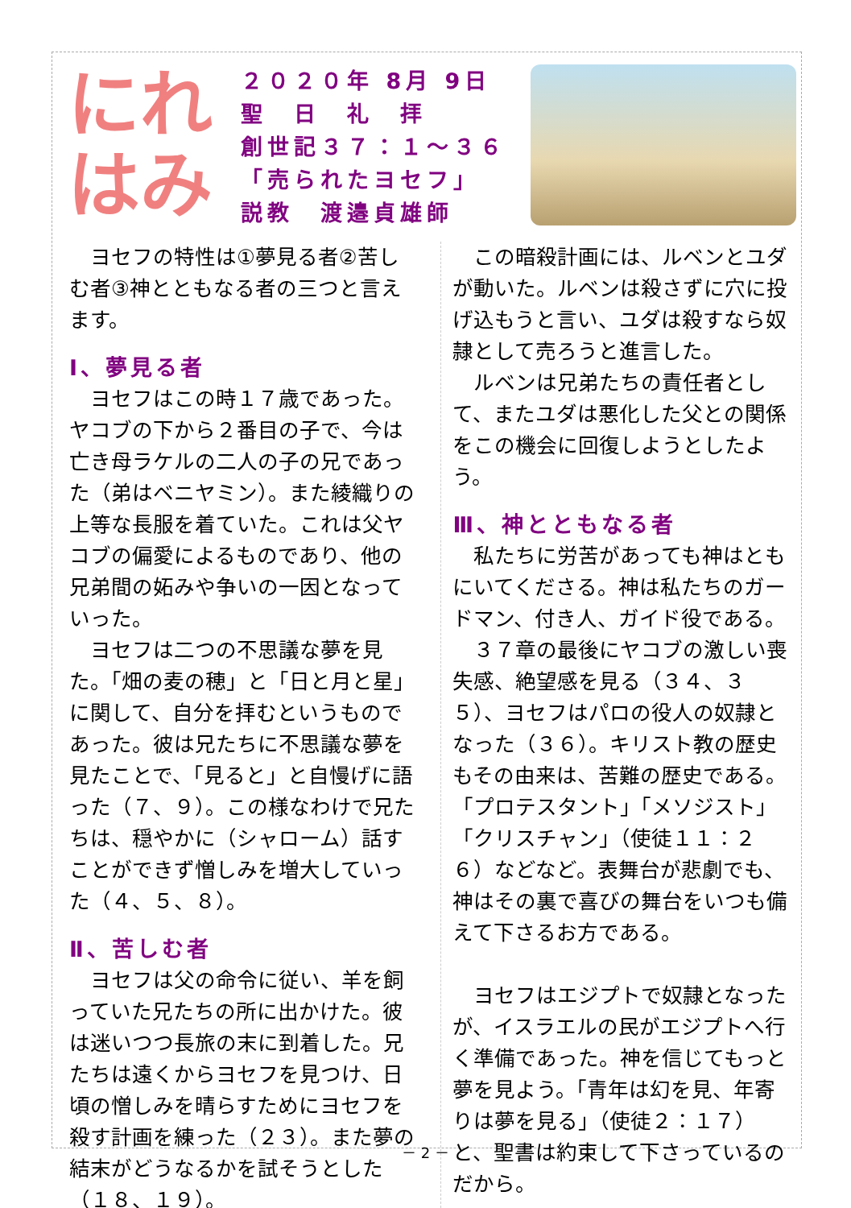にれ
はみ
２０２０年 8月 9日
聖　日　礼　拝
創世記３７：１～３６
「売られたヨセフ」
説教　渡邉貞雄師
　ヨセフの特性は①夢見る者②苦しむ者③神とともなる者の三つと言えます。
Ⅰ、夢見る者
　ヨセフはこの時１７歳であった。ヤコブの下から２番目の子で、今は亡き母ラケルの二人の子の兄であった（弟はベニヤミン）。また綾織りの上等な長服を着ていた。これは父ヤコブの偏愛によるものであり、他の兄弟間の妬みや争いの一因となっていった。
　ヨセフは二つの不思議な夢を見た。「畑の麦の穂」と「日と月と星」に関して、自分を拝むというものであった。彼は兄たちに不思議な夢を見たことで、「見ると」と自慢げに語った（７、９）。この様なわけで兄たちは、穏やかに（シャローム）話すことができず憎しみを増大していった（４、５、８）。
Ⅱ、苦しむ者
　ヨセフは父の命令に従い、羊を飼っていた兄たちの所に出かけた。彼は迷いつつ長旅の末に到着した。兄たちは遠くからヨセフを見つけ、日頃の憎しみを晴らすためにヨセフを殺す計画を練った（２３）。また夢の結末がどうなるかを試そうとした（１８、１９）。
　この暗殺計画には、ルベンとユダが動いた。ルベンは殺さずに穴に投げ込もうと言い、ユダは殺すなら奴隷として売ろうと進言した。
　ルベンは兄弟たちの責任者として、またユダは悪化した父との関係をこの機会に回復しようとしたよう。
Ⅲ、神とともなる者
　私たちに労苦があっても神はともにいてくださる。神は私たちのガードマン、付き人、ガイド役である。
　３７章の最後にヤコブの激しい喪失感、絶望感を見る（３４、３５）、ヨセフはパロの役人の奴隷となった（３６）。キリスト教の歴史もその由来は、苦難の歴史である。「プロテスタント」「メソジスト」「クリスチャン」（使徒１１：２６）などなど。表舞台が悲劇でも、神はその裏で喜びの舞台をいつも備えて下さるお方である。
　ヨセフはエジプトで奴隷となったが、イスラエルの民がエジプトへ行く準備であった。神を信じてもっと夢を見よう。「青年は幻を見、年寄りは夢を見る」（使徒２：１７）と、聖書は約束して下さっているのだから。
－ 2 －